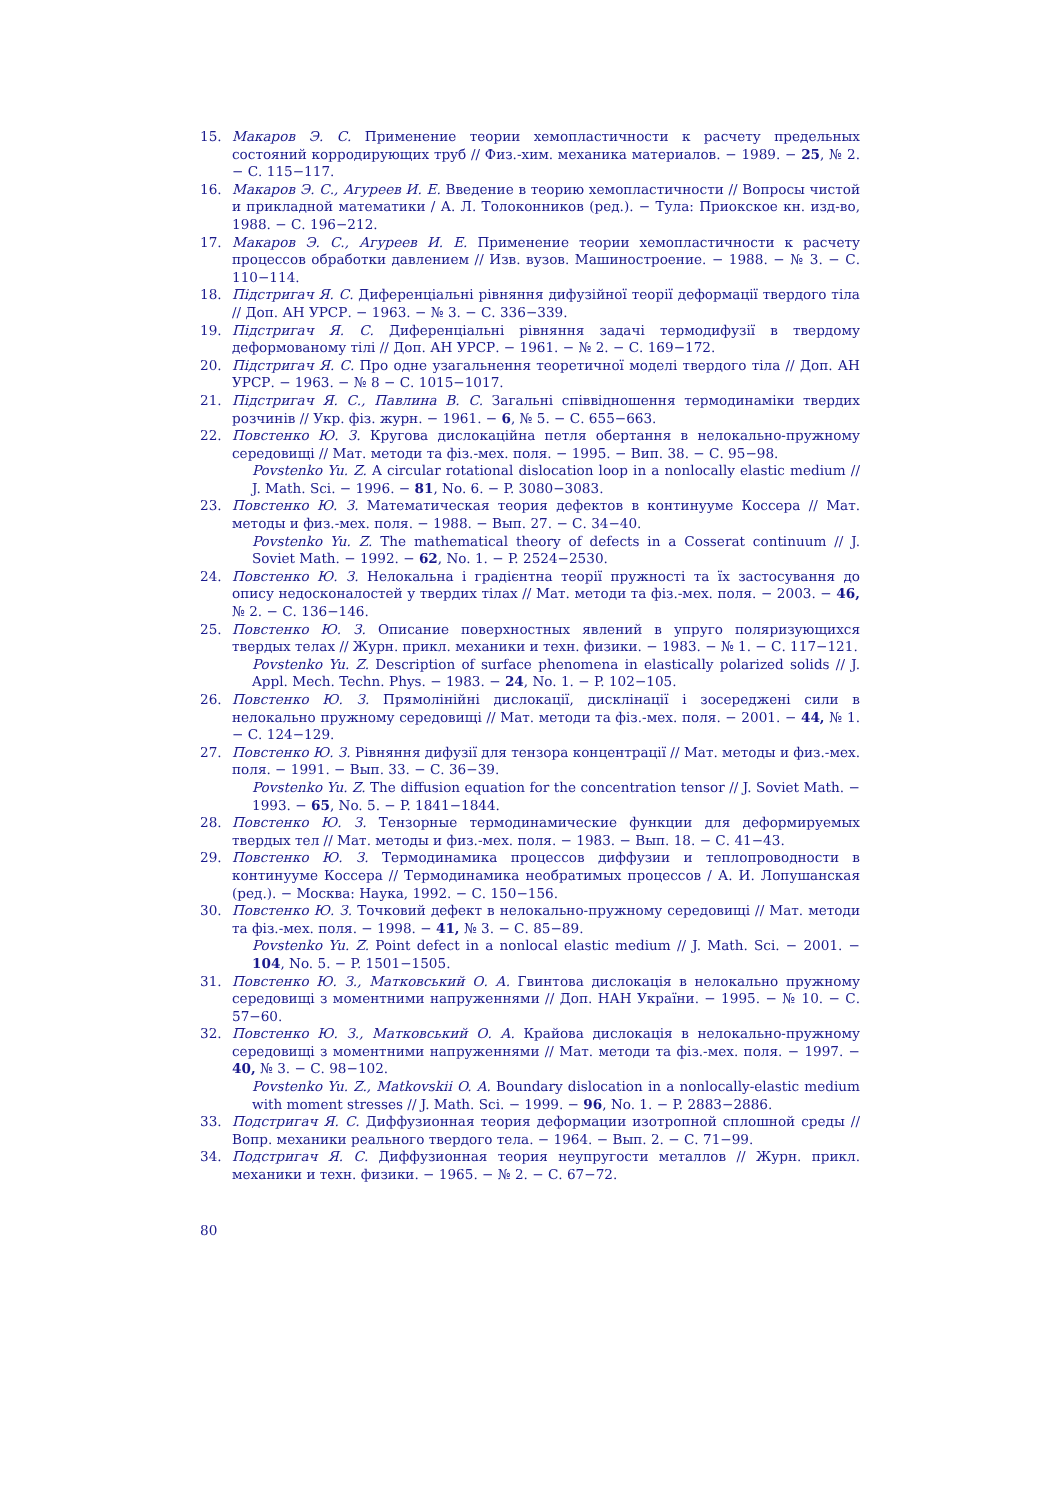15. Макаров Э. С. Применение теории хемопластичности к расчету предельных состояний корродирующих труб // Физ.-хим. механика материалов. − 1989. − 25, № 2. − С. 115−117.
16. Макаров Э. С., Агуреев И. Е. Введение в теорию хемопластичности // Вопросы чистой и прикладной математики / А. Л. Толоконников (ред.). − Тула: Приокское кн. изд-во, 1988. − С. 196−212.
17. Макаров Э. С., Агуреев И. Е. Применение теории хемопластичности к расчету процессов обработки давлением // Изв. вузов. Машиностроение. − 1988. − № 3. − С. 110−114.
18. Підстригач Я. С. Диференціальні рівняння дифузійної теорії деформації твердого тіла // Доп. АН УРСР. − 1963. − № 3. − С. 336−339.
19. Підстригач Я. С. Диференціальні рівняння задачі термодифузії в твердому деформованому тілі // Доп. АН УРСР. − 1961. − № 2. − С. 169−172.
20. Підстригач Я. С. Про одне узагальнення теоретичної моделі твердого тіла // Доп. АН УРСР. − 1963. − № 8 − С. 1015−1017.
21. Підстригач Я. С., Павлина В. С. Загальні співвідношення термодинаміки твердих розчинів // Укр. фіз. журн. − 1961. − 6, № 5. − С. 655−663.
22. Повстенко Ю. З. Кругова дислокаційна петля обертання в нелокально-пружному середовищі // Мат. методи та фіз.-мех. поля. − 1995. − Вип. 38. − С. 95−98.
Povstenko Yu. Z. A circular rotational dislocation loop in a nonlocally elastic medium // J. Math. Sci. − 1996. − 81, No. 6. − P. 3080−3083.
23. Повстенко Ю. З. Математическая теория дефектов в континууме Коссера // Мат. методы и физ.-мех. поля. − 1988. − Вып. 27. − С. 34−40.
Povstenko Yu. Z. The mathematical theory of defects in a Cosserat continuum // J. Soviet Math. − 1992. − 62, No. 1. − P. 2524−2530.
24. Повстенко Ю. З. Нелокальна і градієнтна теорії пружності та їх застосування до опису недосконалостей у твердих тілах // Мат. методи та фіз.-мех. поля. − 2003. − 46, № 2. − С. 136−146.
25. Повстенко Ю. З. Описание поверхностных явлений в упруго поляризующихся твердых телах // Журн. прикл. механики и техн. физики. − 1983. − № 1. − С. 117−121.
Povstenko Yu. Z. Description of surface phenomena in elastically polarized solids // J. Appl. Mech. Techn. Phys. − 1983. − 24, No. 1. − P. 102−105.
26. Повстенко Ю. З. Прямолінійні дислокації, дисклінації і зосереджені сили в нелокально пружному середовищі // Мат. методи та фіз.-мех. поля. − 2001. − 44, № 1. − С. 124−129.
27. Повстенко Ю. З. Рівняння дифузії для тензора концентрації // Мат. методы и физ.-мех. поля. − 1991. − Вып. 33. − С. 36−39.
Povstenko Yu. Z. The diffusion equation for the concentration tensor // J. Soviet Math. − 1993. − 65, No. 5. − P. 1841−1844.
28. Повстенко Ю. З. Тензорные термодинамические функции для деформируемых твердых тел // Мат. методы и физ.-мех. поля. − 1983. − Вып. 18. − С. 41−43.
29. Повстенко Ю. З. Термодинамика процессов диффузии и теплопроводности в континууме Коссера // Термодинамика необратимых процессов / А. И. Лопушанская (ред.). − Москва: Наука, 1992. − С. 150−156.
30. Повстенко Ю. З. Точковий дефект в нелокально-пружному середовищі // Мат. методи та фіз.-мех. поля. − 1998. − 41, № 3. − С. 85−89.
Povstenko Yu. Z. Point defect in a nonlocal elastic medium // J. Math. Sci. − 2001. − 104, No. 5. − P. 1501−1505.
31. Повстенко Ю. З., Матковський О. А. Гвинтова дислокація в нелокально пружному середовищі з моментними напруженнями // Доп. НАН України. − 1995. − № 10. − С. 57−60.
32. Повстенко Ю. З., Матковський О. А. Крайова дислокація в нелокально-пружному середовищі з моментними напруженнями // Мат. методи та фіз.-мех. поля. − 1997. − 40, № 3. − С. 98−102.
Povstenko Yu. Z., Matkovskii O. A. Boundary dislocation in a nonlocally-elastic medium with moment stresses // J. Math. Sci. − 1999. − 96, No. 1. − P. 2883−2886.
33. Подстригач Я. С. Диффузионная теория деформации изотропной сплошной среды // Вопр. механики реального твердого тела. − 1964. − Вып. 2. − С. 71−99.
34. Подстригач Я. С. Диффузионная теория неупругости металлов // Журн. прикл. механики и техн. физики. − 1965. − № 2. − С. 67−72.
80